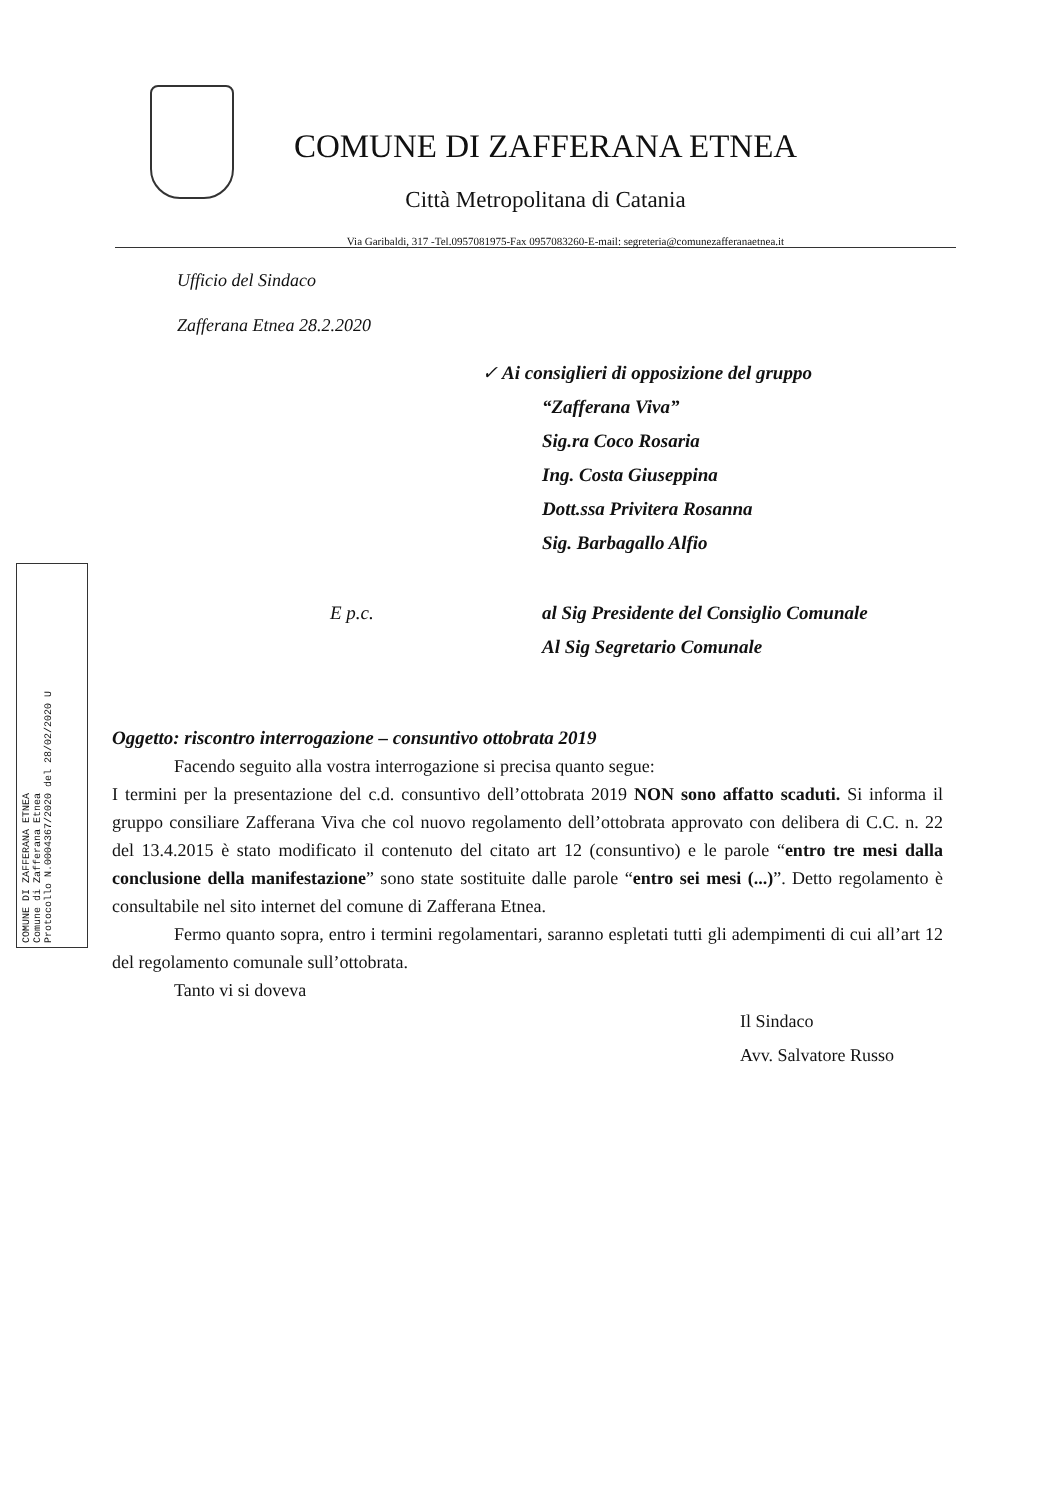COMUNE DI ZAFFERANA ETNEA
Comune di Zafferana Etnea
Protocollo N.0004367/2020 del 28/02/2020 U
COMUNE DI ZAFFERANA ETNEA
Città Metropolitana di Catania
Via Garibaldi, 317 -Tel.0957081975-Fax 0957083260-E-mail: segreteria@comunezafferanaetnea.it
Ufficio del Sindaco
Zafferana Etnea 28.2.2020
✓ Ai consiglieri di opposizione del gruppo
“Zafferana Viva”
Sig.ra Coco Rosaria
Ing. Costa Giuseppina
Dott.ssa Privitera Rosanna
Sig. Barbagallo Alfio
E p.c. al Sig Presidente del Consiglio Comunale
Al Sig Segretario Comunale
Oggetto: riscontro interrogazione – consuntivo ottobrata 2019
Facendo seguito alla vostra interrogazione si precisa quanto segue:
I termini per la presentazione del c.d. consuntivo dell’ottobrata 2019 NON sono affatto scaduti. Si informa il gruppo consiliare Zafferana Viva che col nuovo regolamento dell’ottobrata approvato con delibera di C.C. n. 22 del 13.4.2015 è stato modificato il contenuto del citato art 12 (consuntivo) e le parole “entro tre mesi dalla conclusione della manifestazione” sono state sostituite dalle parole “entro sei mesi (...)”. Detto regolamento è consultabile nel sito internet del comune di Zafferana Etnea.
Fermo quanto sopra, entro i termini regolamentari, saranno espletati tutti gli adempimenti di cui all’art 12 del regolamento comunale sull’ottobrata.
Tanto vi si doveva
Il Sindaco
Avv. Salvatore Russo